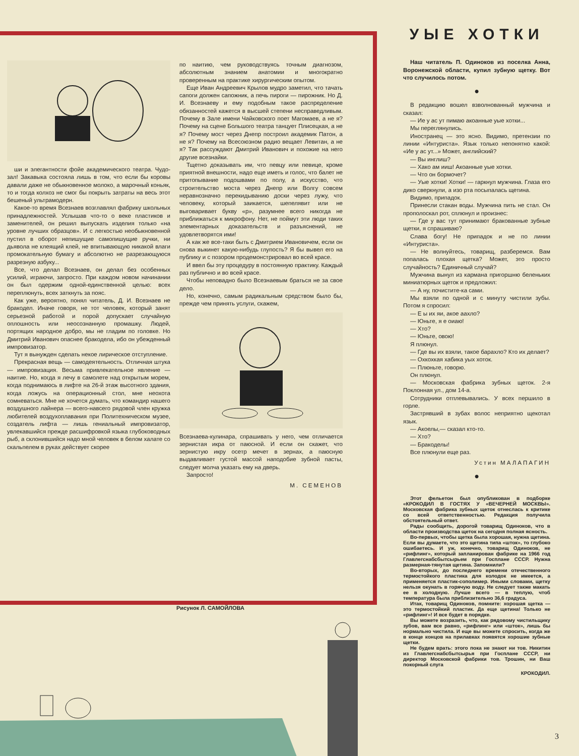ши и элегантности фойе академического театра. Чудо-зал! Закавыка состояла лишь в том, что если бы коровы давали даже не обыкновенное молоко, а марочный коньяк, то и тогда колхоз не смог бы покрыть затраты на весь этот бешеный ультрамодерн.
Какое-то время Всезнаев возглавлял фабрику школьных принадлежностей. Услышав что-то о веке пластиков и заменителей, он решил выпускать изделия только «на уровне лучших образцов». И с легкостью необыкновенной пустил в оборот непишущие самопишущие ручки, ни дьявола не клеящий клей, не впитывающую никакой влаги промокательную бумагу и абсолютно не разрезающуюся разрезную азбуку...
Все, что делал Всезнаев, он делал без особенных усилий, играючи, запросто. При каждом новом начинании он был одержим одной-единственной целью: всех переплюнуть, всех заткнуть за пояс.
Как уже, вероятно, понял читатель, Д. И. Всезнаев не бракодел. Иначе говоря, не тот человек, который занят серьезной работой и порой допускает случайную оплошность или неосознанную промашку. Людей, портящих народное добро, мы не гладим по головке. Но Дмитрий Иванович опаснее бракодела, ибо он убежденный импровизатор.
Тут я вынужден сделать некое лирическое отступление.
Прекрасная вещь — самодеятельность. Отличная штука — импровизация. Весьма привлекательное явление — наитие. Но, когда я лечу в самолете над открытым морем, когда поднимаюсь в лифте на 26-й этаж высотного здания, когда ложусь на операционный стол, мне неохота сомневаться. Мне не хочется думать, что командир нашего воздушного лайнера — всего-навсего рядовой член кружка любителей воздухоплавания при Политехническом музее, создатель лифта — лишь гениальный импровизатор, увлекавшийся прежде расшифровкой языка глубоководных рыб, а склонившийся надо мной человек в белом халате со скальпелем в руках действует скорее
по наитию, чем руководствуясь точным диагнозом, абсолютным знанием анатомии и многократно проверенным на практике хирургическим опытом.
Еще Иван Андреевич Крылов мудро заметил, что тачать сапоги должен сапожник, а печь пироги — пирожник. Но Д. И. Всезнаеву и ему подобным такое распределение обязанностей кажется в высшей степени несправедливым. Почему в Зале имени Чайковского поет Магомаев, а не я? Почему на сцене Большого театра танцует Плисецкая, а не я? Почему мост через Днепр построил академик Патон, а не я? Почему на Всесоюзном радио вещает Левитан, а не я? Так рассуждают Дмитрий Иванович и похожие на него другие всезнайки.
Тщетно доказывать им, что певцу или певице, кроме приятной внешности, надо еще иметь и голос, что балет не притопывание подошвами по полу, а искусство, что строительство моста через Днепр или Волгу совсем неравнозначно перекидыванию доски через лужу, что человеку, который заикается, шепелявит или не выговаривает букву «р», разумнее всего никогда не приближаться к микрофону. Нет, не поймут эти люди таких элементарных доказательств и разъяснений, не удовлетворятся ими!
А как же все-таки быть с Дмитрием Ивановичем, если он снова выкинет какую-нибудь глупость? Я бы вывел его на публику и с позором продемонстрировал во всей красе.
И ввел бы эту процедуру в постоянную практику. Каждый раз публично и во всей красе.
Чтобы неповадно было Всезнаевым браться не за свое дело.
Но, конечно, самым радикальным средством было бы, прежде чем принять услуги, скажем,
Всезнаева-кулинара, спрашивать у него, чем отличается зернистая икра от паюсной. И если он скажет, что зернистую икру осетр мечет в зернах, а паюсную выдавливает густой массой наподобие зубной пасты, следует молча указать ему на дверь.
Запросто!
М. СЕМЕНОВ
УЫЕ ХОТКИ
Наш читатель П. Одиноков из поселка Анна, Воронежской области, купил зубную щетку. Вот что случилось потом.
●
В редакцию вошел взволнованный мужчина и сказал:
— Ие у ас ут пимаю акоанные уые хотки...
Мы переглянулись.
Иностранец — это ясно. Видимо, претензии по линии «Интуриста». Язык только непонятно какой: «Ие у ас ут...» Может, английский?
— Вы инглиш?
— Хако ам ииш! Акоанные уые хотки.
— Что он бормочет?
— Уые хотки! Хотки! — гаркнул мужчина. Глаза его дико сверкнули, а изо рта посыпалась щетина.
Видимо, припадок.
Принесли стакан воды. Мужчина пить не стал. Он прополоскал рот, сплюнул и произнес:
— Где у вас тут принимают бракованные зубные щетки, я спрашиваю?
Слава богу! Не припадок и не по линии «Интуриста».
— Не волнуйтесь, товарищ, разберемся. Вам попалась плохая щетка? Может, это просто случайность? Единичный случай?
Мужчина вынул из кармана пригоршню беленьких миниатюрных щеток и предложил:
— А ну, почистите-ка сами.
Мы взяли по одной и с минуту чистили зубы. Потом я спросил:
— Е ы их яи, акое аахло?
— Юньте, я е оиаю!
— Хто?
— Юньте, овою!
Я плюнул.
— Где вы их взяли, такое барахло? Кто их делает?
— Охкохкая хабика уых хоток.
— Плюньте, говорю.
Он плюнул.
— Московская фабрика зубных щеток. 2-я Поклонная ул., дом 14-а.
Сотрудники отплевывались. У всех першило в горле.
Застрявший в зубах волос неприятно щекотал язык.
— Акоелы,— сказал кто-то.
— Хто?
— Бракоделы!
Все плюнули еще раз.
Устин МАЛАПАГИН
●
Этот фельетон был опубликован в подборке «КРОКОДИЛ В ГОСТЯХ У «ВЕЧЕРНЕЙ МОСКВЫ». Московская фабрика зубных щеток отнеслась к критике со всей ответственностью. Редакция получила обстоятельный ответ.
Рады сообщить, дорогой товарищ Одиноков, что в области производства щеток на сегодня полная ясность.
Во-первых, чтобы щетка была хорошая, нужна щетина. Если вы думаете, что это щетина типа «шток», то глубоко ошибаетесь. И уж, конечно, товарищ Одиноков, не «рифлинг», который запланирован фабрике на 1966 год Главлегснабсбытсырьем при Госплане СССР. Нужна размерная-тянутая щетина. Запомнили?
Во-вторых, до последнего времени отечественного термостойкого пластика для колодок не имеется, а применяется пластик-сополимер. Иными словами, щетку нельзя окунать в горячую воду. Не следует также макать ее в холодную. Лучше всего — в теплую, чтоб температура была приблизительно 36,6 градуса.
Итак, товарищ Одиноков, помните: хорошая щетка — это термостойкий пластик. Да еще щетина! Только не «рифлинг»! И все будет в порядке.
Вы можете возразить, что, как рядовому чистильщику зубов, вам все равно, «рифлинг» или «шток», лишь бы нормально чистила. И еще вы можете спросить, когда же в конце концов на прилавках появятся хорошие зубные щетки.
Не будем врать: этого пока не знают ни тов. Никитин из Главлегснабсбытсырья при Госплане СССР, ни директор Московской фабрики тов. Трошин, ни Ваш покорный слуга
КРОКОДИЛ.
Рисунок Л. САМОЙЛОВА
3